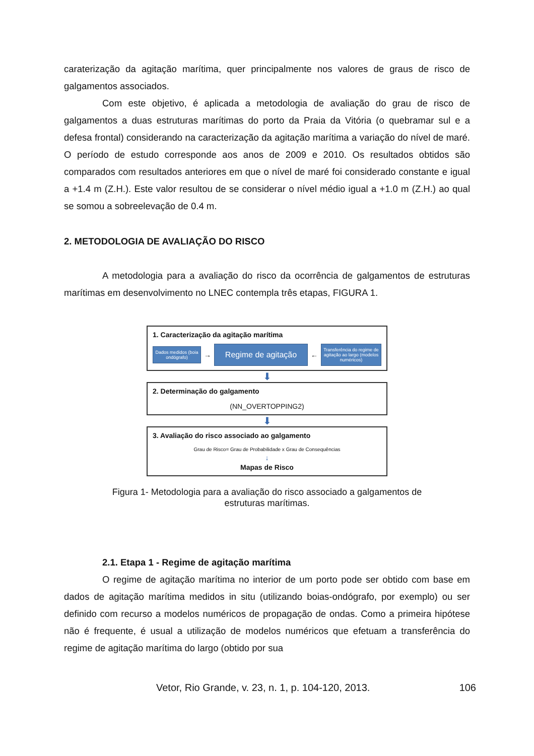caraterização da agitação marítima, quer principalmente nos valores de graus de risco de galgamentos associados.
Com este objetivo, é aplicada a metodologia de avaliação do grau de risco de galgamentos a duas estruturas marítimas do porto da Praia da Vitória (o quebramar sul e a defesa frontal) considerando na caracterização da agitação marítima a variação do nível de maré. O período de estudo corresponde aos anos de 2009 e 2010. Os resultados obtidos são comparados com resultados anteriores em que o nível de maré foi considerado constante e igual a +1.4 m (Z.H.). Este valor resultou de se considerar o nível médio igual a +1.0 m (Z.H.) ao qual se somou a sobreelevação de 0.4 m.
2. METODOLOGIA DE AVALIAÇÃO DO RISCO
A metodologia para a avaliação do risco da ocorrência de galgamentos de estruturas marítimas em desenvolvimento no LNEC contempla três etapas, FIGURA 1.
1. Caracterização da agitação marítima
Dados medidos (boia ondógrafo)
→
Regime de agitação
←
Transferência do regime de agitação ao largo (modelos numéricos)
⬇
2. Determinação do galgamento
(NN_OVERTOPPING2)
⬇
3. Avaliação do risco associado ao galgamento
Grau de Risco= Grau de Probabilidade x Grau de Consequências
↓
Mapas de Risco
Figura 1- Metodologia para a avaliação do risco associado a galgamentos de
estruturas marítimas.
2.1. Etapa 1 - Regime de agitação marítima
O regime de agitação marítima no interior de um porto pode ser obtido com base em dados de agitação marítima medidos in situ (utilizando boias-ondógrafo, por exemplo) ou ser definido com recurso a modelos numéricos de propagação de ondas. Como a primeira hipótese não é frequente, é usual a utilização de modelos numéricos que efetuam a transferência do regime de agitação marítima do largo (obtido por sua
Vetor, Rio Grande, v. 23, n. 1, p. 104-120, 2013. 106